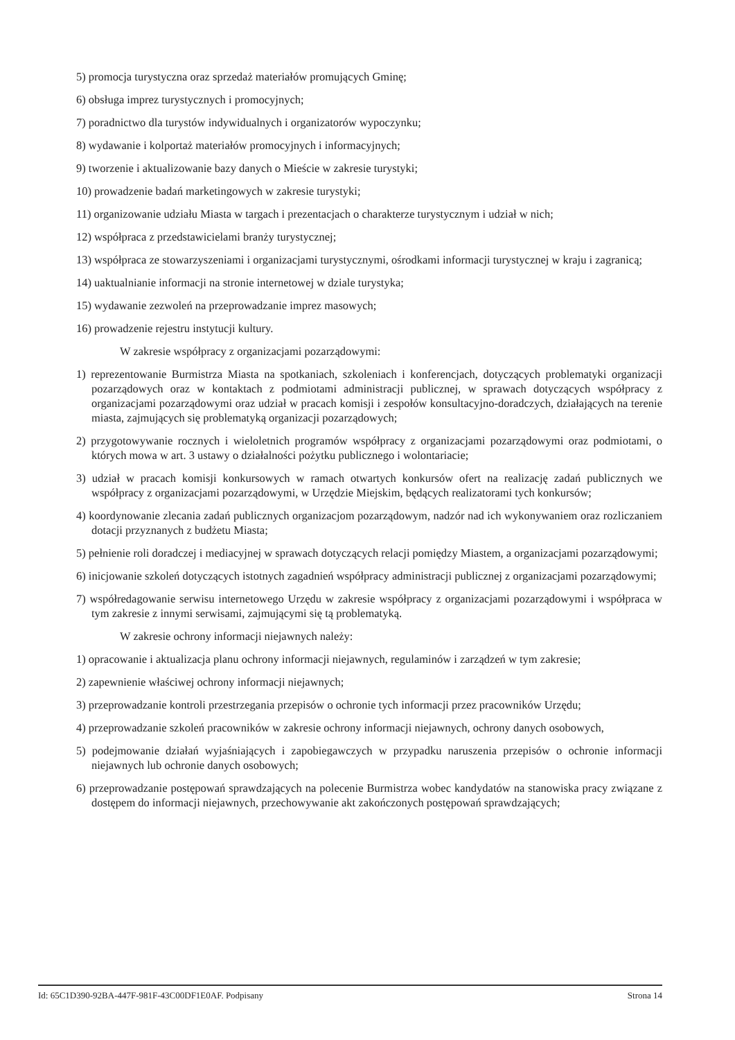5) promocja turystyczna oraz sprzedaż materiałów promujących Gminę;
6) obsługa imprez turystycznych i promocyjnych;
7) poradnictwo dla turystów indywidualnych i organizatorów wypoczynku;
8) wydawanie i kolportaż materiałów promocyjnych i informacyjnych;
9) tworzenie i aktualizowanie bazy danych o Mieście w zakresie turystyki;
10) prowadzenie badań marketingowych w zakresie turystyki;
11) organizowanie udziału Miasta w targach i prezentacjach o charakterze turystycznym i udział w nich;
12) współpraca z przedstawicielami branży turystycznej;
13) współpraca ze stowarzyszeniami i organizacjami turystycznymi, ośrodkami informacji turystycznej w kraju i zagranicą;
14) uaktualnianie informacji na stronie internetowej w dziale turystyka;
15) wydawanie zezwoleń na przeprowadzanie imprez masowych;
16) prowadzenie rejestru instytucji kultury.
W zakresie współpracy z organizacjami pozarządowymi:
1) reprezentowanie Burmistrza Miasta na spotkaniach, szkoleniach i konferencjach, dotyczących problematyki organizacji pozarządowych oraz w kontaktach z podmiotami administracji publicznej, w sprawach dotyczących współpracy z organizacjami pozarządowymi oraz udział w pracach komisji i zespołów konsultacyjno-doradczych, działających na terenie miasta, zajmujących się problematyką organizacji pozarządowych;
2) przygotowywanie rocznych i wieloletnich programów współpracy z organizacjami pozarządowymi oraz podmiotami, o których mowa w art. 3 ustawy o działalności pożytku publicznego i wolontariacie;
3) udział w pracach komisji konkursowych w ramach otwartych konkursów ofert na realizację zadań publicznych we współpracy z organizacjami pozarządowymi, w Urzędzie Miejskim, będących realizatorami tych konkursów;
4) koordynowanie zlecania zadań publicznych organizacjom pozarządowym, nadzór nad ich wykonywaniem oraz rozliczaniem dotacji przyznanych z budżetu Miasta;
5) pełnienie roli doradczej i mediacyjnej w sprawach dotyczących relacji pomiędzy Miastem, a organizacjami pozarządowymi;
6) inicjowanie szkoleń dotyczących istotnych zagadnień współpracy administracji publicznej z organizacjami pozarządowymi;
7) współredagowanie serwisu internetowego Urzędu w zakresie współpracy z organizacjami pozarządowymi i współpraca w tym zakresie z innymi serwisami, zajmującymi się tą problematyką.
W zakresie ochrony informacji niejawnych należy:
1) opracowanie i aktualizacja planu ochrony informacji niejawnych, regulaminów i zarządzeń w tym zakresie;
2) zapewnienie właściwej ochrony informacji niejawnych;
3) przeprowadzanie kontroli przestrzegania przepisów o ochronie tych informacji przez pracowników Urzędu;
4) przeprowadzanie szkoleń pracowników w zakresie ochrony informacji niejawnych, ochrony danych osobowych,
5) podejmowanie działań wyjaśniających i zapobiegawczych w przypadku naruszenia przepisów o ochronie informacji niejawnych lub ochronie danych osobowych;
6) przeprowadzanie postępowań sprawdzających na polecenie Burmistrza wobec kandydatów na stanowiska pracy związane z dostępem do informacji niejawnych, przechowywanie akt zakończonych postępowań sprawdzających;
Id: 65C1D390-92BA-447F-981F-43C00DF1E0AF. Podpisany Strona 14